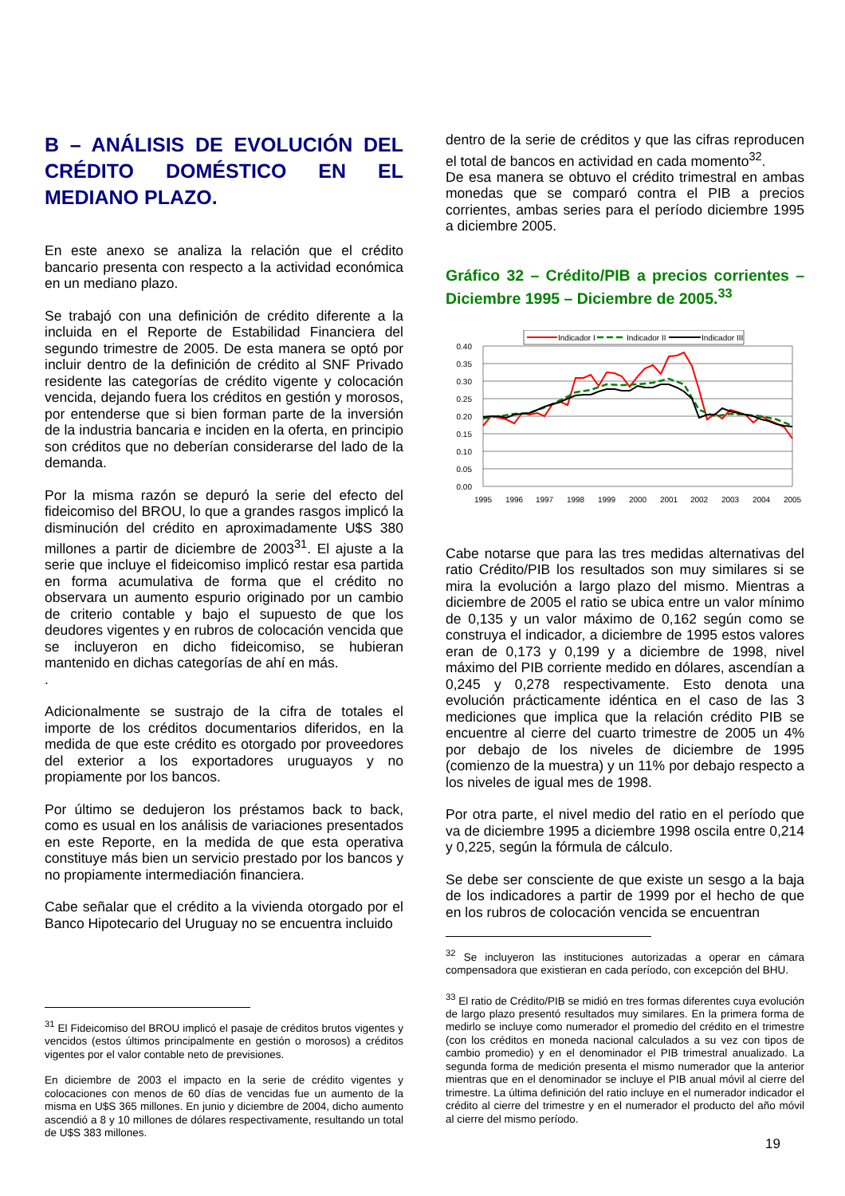B – ANÁLISIS DE EVOLUCIÓN DEL CRÉDITO DOMÉSTICO EN EL MEDIANO PLAZO.
En este anexo se analiza la relación que el crédito bancario presenta con respecto a la actividad económica en un mediano plazo.
Se trabajó con una definición de crédito diferente a la incluida en el Reporte de Estabilidad Financiera del segundo trimestre de 2005. De esta manera se optó por incluir dentro de la definición de crédito al SNF Privado residente las categorías de crédito vigente y colocación vencida, dejando fuera los créditos en gestión y morosos, por entenderse que si bien forman parte de la inversión de la industria bancaria e inciden en la oferta, en principio son créditos que no deberían considerarse del lado de la demanda.
Por la misma razón se depuró la serie del efecto del fideicomiso del BROU, lo que a grandes rasgos implicó la disminución del crédito en aproximadamente U$S 380 millones a partir de diciembre de 2003<sup>31</sup>. El ajuste a la serie que incluye el fideicomiso implicó restar esa partida en forma acumulativa de forma que el crédito no observara un aumento espurio originado por un cambio de criterio contable y bajo el supuesto de que los deudores vigentes y en rubros de colocación vencida que se incluyeron en dicho fideicomiso, se hubieran mantenido en dichas categorías de ahí en más.
.
Adicionalmente se sustrajo de la cifra de totales el importe de los créditos documentarios diferidos, en la medida de que este crédito es otorgado por proveedores del exterior a los exportadores uruguayos y no propiamente por los bancos.
Por último se dedujeron los préstamos back to back, como es usual en los análisis de variaciones presentados en este Reporte, en la medida de que esta operativa constituye más bien un servicio prestado por los bancos y no propiamente intermediación financiera.
Cabe señalar que el crédito a la vivienda otorgado por el Banco Hipotecario del Uruguay no se encuentra incluido
<sup>31</sup> El Fideicomiso del BROU implicó el pasaje de créditos brutos vigentes y vencidos (estos últimos principalmente en gestión o morosos) a créditos vigentes por el valor contable neto de previsiones.
En diciembre de 2003 el impacto en la serie de crédito vigentes y colocaciones con menos de 60 días de vencidas fue un aumento de la misma en U$S 365 millones. En junio y diciembre de 2004, dicho aumento ascendió a 8 y 10 millones de dólares respectivamente, resultando un total de U$S 383 millones.
dentro de la serie de créditos y que las cifras reproducen el total de bancos en actividad en cada momento<sup>32</sup>.
De esa manera se obtuvo el crédito trimestral en ambas monedas que se comparó contra el PIB a precios corrientes, ambas series para el período diciembre 1995 a diciembre 2005.
Gráfico 32 – Crédito/PIB a precios corrientes – Diciembre 1995 – Diciembre de 2005.<sup>33</sup>
Indicador I
Indicador II
Indicador III
0.40
0.35
0.30
0.25
0.20
0.15
0.10
0.05
0.00
1995
1996
1997
1998
1999
2000
2001
2002
2003
2004
2005
Cabe notarse que para las tres medidas alternativas del ratio Crédito/PIB los resultados son muy similares si se mira la evolución a largo plazo del mismo. Mientras a diciembre de 2005 el ratio se ubica entre un valor mínimo de 0,135 y un valor máximo de 0,162 según como se construya el indicador, a diciembre de 1995 estos valores eran de 0,173 y 0,199 y a diciembre de 1998, nivel máximo del PIB corriente medido en dólares, ascendían a 0,245 y 0,278 respectivamente. Esto denota una evolución prácticamente idéntica en el caso de las 3 mediciones que implica que la relación crédito PIB se encuentre al cierre del cuarto trimestre de 2005 un 4% por debajo de los niveles de diciembre de 1995 (comienzo de la muestra) y un 11% por debajo respecto a los niveles de igual mes de 1998.
Por otra parte, el nivel medio del ratio en el período que va de diciembre 1995 a diciembre 1998 oscila entre 0,214 y 0,225, según la fórmula de cálculo.
Se debe ser consciente de que existe un sesgo a la baja de los indicadores a partir de 1999 por el hecho de que en los rubros de colocación vencida se encuentran
<sup>32</sup> Se incluyeron las instituciones autorizadas a operar en cámara compensadora que existieran en cada período, con excepción del BHU.
<sup>33</sup> El ratio de Crédito/PIB se midió en tres formas diferentes cuya evolución de largo plazo presentó resultados muy similares. En la primera forma de medirlo se incluye como numerador el promedio del crédito en el trimestre (con los créditos en moneda nacional calculados a su vez con tipos de cambio promedio) y en el denominador el PIB trimestral anualizado. La segunda forma de medición presenta el mismo numerador que la anterior mientras que en el denominador se incluye el PIB anual móvil al cierre del trimestre. La última definición del ratio incluye en el numerador indicador el crédito al cierre del trimestre y en el numerador el producto del año móvil al cierre del mismo período.
19